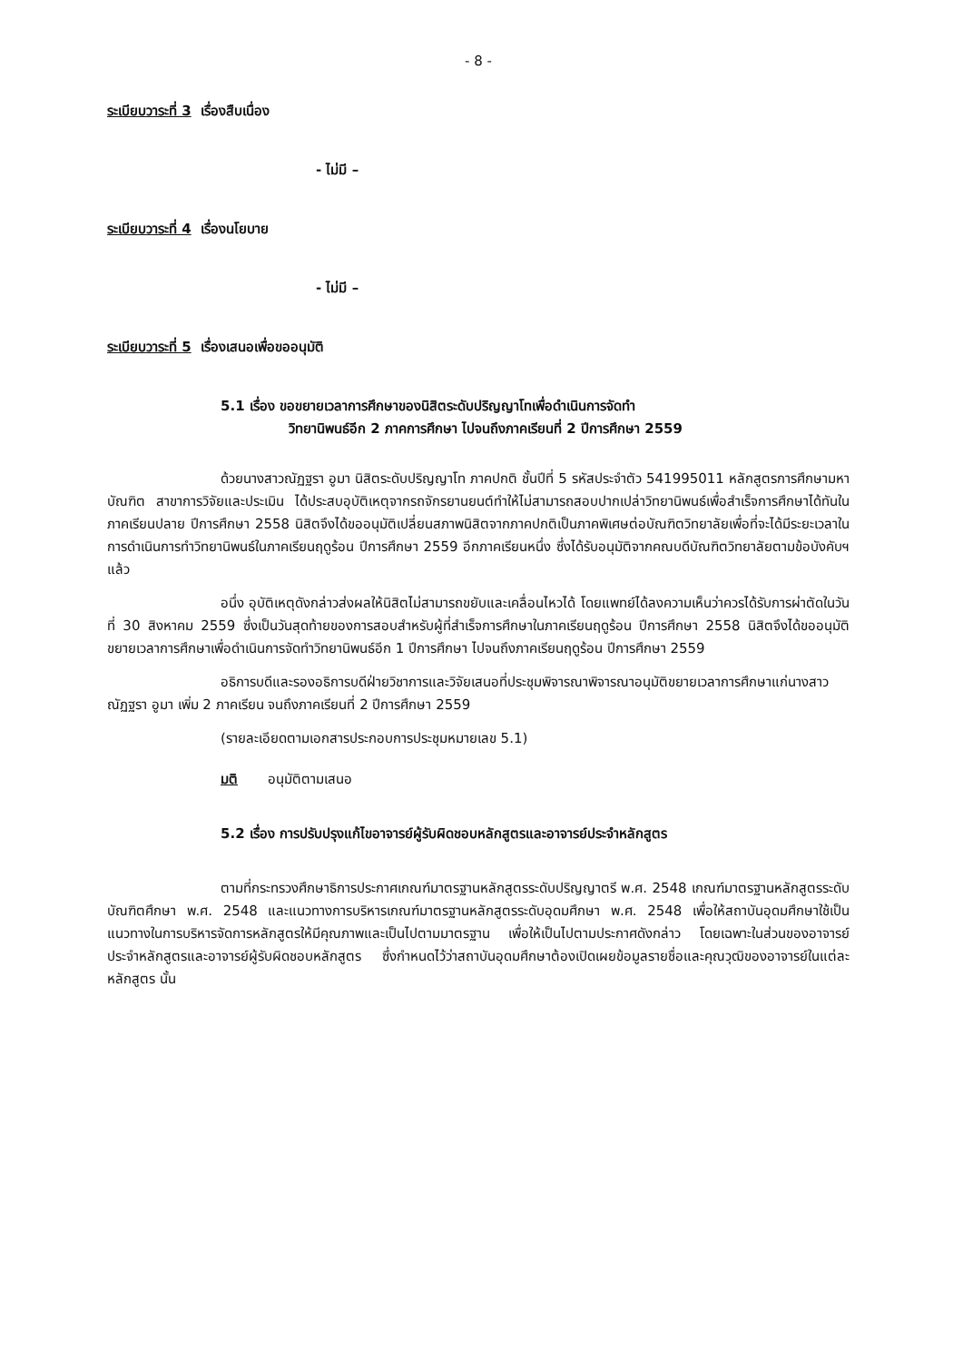- 8 -
ระเบียบวาระที่ 3 เรื่องสืบเนื่อง
- ไม่มี –
ระเบียบวาระที่ 4 เรื่องนโยบาย
- ไม่มี –
ระเบียบวาระที่ 5 เรื่องเสนอเพื่อขออนุมัติ
5.1 เรื่อง ขอขยายเวลาการศึกษาของนิสิตระดับปริญญาโทเพื่อดำเนินการจัดทำ
วิทยานิพนธ์อีก 2 ภาคการศึกษา ไปจนถึงภาคเรียนที่ 2 ปีการศึกษา 2559
ด้วยนางสาวณัฏฐรา อูมา นิสิตระดับปริญญาโท ภาคปกติ ชั้นปีที่ 5 รหัสประจำตัว 541995011 หลักสูตรการศึกษามหาบัณฑิต สาขาการวิจัยและประเมิน ได้ประสบอุบัติเหตุจากรถจักรยานยนต์ทำให้ไม่สามารถสอบปากเปล่าวิทยานิพนธ์เพื่อสำเร็จการศึกษาได้ทันในภาคเรียนปลาย ปีการศึกษา 2558 นิสิตจึงได้ขออนุมัติเปลี่ยนสภาพนิสิตจากภาคปกติเป็นภาคพิเศษต่อบัณฑิตวิทยาลัยเพื่อที่จะได้มีระยะเวลาในการดำเนินการทำวิทยานิพนธ์ในภาคเรียนฤดูร้อน ปีการศึกษา 2559 อีกภาคเรียนหนึ่ง ซึ่งได้รับอนุมัติจากคณบดีบัณฑิตวิทยาลัยตามข้อบังคับฯ แล้ว
อนึ่ง อุบัติเหตุดังกล่าวส่งผลให้นิสิตไม่สามารถขยับและเคลื่อนไหวได้ โดยแพทย์ได้ลงความเห็นว่าควรได้รับการผ่าตัดในวันที่ 30 สิงหาคม 2559 ซึ่งเป็นวันสุดท้ายของการสอบสำหรับผู้ที่สำเร็จการศึกษาในภาคเรียนฤดูร้อน ปีการศึกษา 2558 นิสิตจึงได้ขออนุมัติขยายเวลาการศึกษาเพื่อดำเนินการจัดทำวิทยานิพนธ์อีก 1 ปีการศึกษา ไปจนถึงภาคเรียนฤดูร้อน ปีการศึกษา 2559
อธิการบดีและรองอธิการบดีฝ่ายวิชาการและวิจัยเสนอที่ประชุมพิจารณาพิจารณาอนุมัติขยายเวลาการศึกษาแก่นางสาวณัฏฐรา อูมา เพิ่ม 2 ภาคเรียน จนถึงภาคเรียนที่ 2 ปีการศึกษา 2559
(รายละเอียดตามเอกสารประกอบการประชุมหมายเลข 5.1)
มติ อนุมัติตามเสนอ
5.2 เรื่อง การปรับปรุงแก้ไขอาจารย์ผู้รับผิดชอบหลักสูตรและอาจารย์ประจำหลักสูตร
ตามที่กระทรวงศึกษาธิการประกาศเกณฑ์มาตรฐานหลักสูตรระดับปริญญาตรี พ.ศ. 2548 เกณฑ์มาตรฐานหลักสูตรระดับบัณฑิตศึกษา พ.ศ. 2548 และแนวทางการบริหารเกณฑ์มาตรฐานหลักสูตรระดับอุดมศึกษา พ.ศ. 2548 เพื่อให้สถาบันอุดมศึกษาใช้เป็นแนวทางในการบริหารจัดการหลักสูตรให้มีคุณภาพและเป็นไปตามมาตรฐาน เพื่อให้เป็นไปตามประกาศดังกล่าว โดยเฉพาะในส่วนของอาจารย์ประจำหลักสูตรและอาจารย์ผู้รับผิดชอบหลักสูตร ซึ่งกำหนดไว้ว่าสถาบันอุดมศึกษาต้องเปิดเผยข้อมูลรายชื่อและคุณวุฒิของอาจารย์ในแต่ละหลักสูตร นั้น